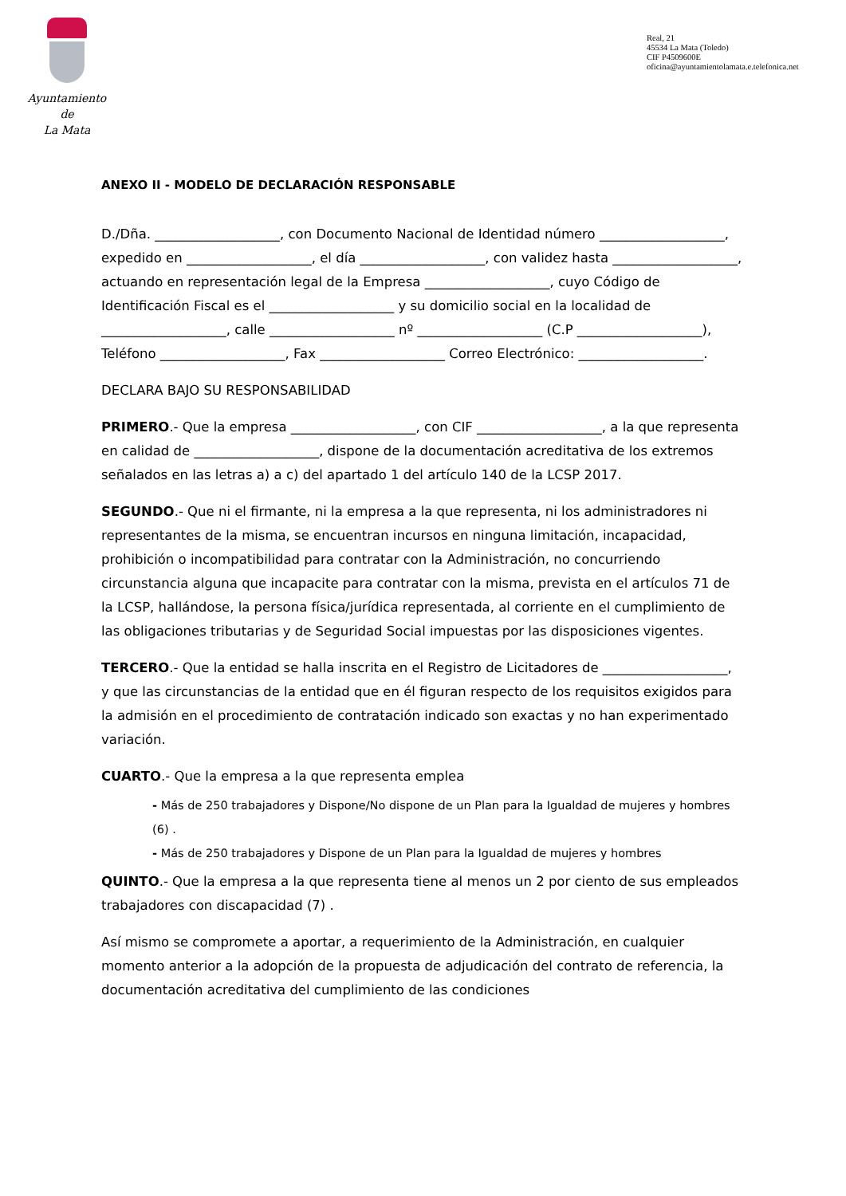Ayuntamiento
de
La Mata
Real, 21
45534 La Mata (Toledo)
CIF P4509600E
oficina@ayuntamientolamata.e.telefonica.net
ANEXO II - MODELO DE DECLARACIÓN RESPONSABLE
D./Dña. ___________________, con Documento Nacional de Identidad número ___________________, expedido en ___________________, el día ___________________, con validez hasta ___________________, actuando en representación legal de la Empresa ___________________, cuyo Código de Identificación Fiscal es el ___________________ y su domicilio social en la localidad de ___________________, calle ___________________ nº ___________________ (C.P ___________________), Teléfono ___________________, Fax ___________________ Correo Electrónico: ___________________.
DECLARA BAJO SU RESPONSABILIDAD
PRIMERO.- Que la empresa ___________________, con CIF ___________________, a la que representa en calidad de ___________________, dispone de la documentación acreditativa de los extremos señalados en las letras a) a c) del apartado 1 del artículo 140 de la LCSP 2017.
SEGUNDO.- Que ni el firmante, ni la empresa a la que representa, ni los administradores ni representantes de la misma, se encuentran incursos en ninguna limitación, incapacidad, prohibición o incompatibilidad para contratar con la Administración, no concurriendo circunstancia alguna que incapacite para contratar con la misma, prevista en el artículos 71 de la LCSP, hallándose, la persona física/jurídica representada, al corriente en el cumplimiento de las obligaciones tributarias y de Seguridad Social impuestas por las disposiciones vigentes.
TERCERO.- Que la entidad se halla inscrita en el Registro de Licitadores de ___________________, y que las circunstancias de la entidad que en él figuran respecto de los requisitos exigidos para la admisión en el procedimiento de contratación indicado son exactas y no han experimentado variación.
CUARTO.- Que la empresa a la que representa emplea
- Más de 250 trabajadores y Dispone/No dispone de un Plan para la Igualdad de mujeres y hombres (6) .
- Más de 250 trabajadores y Dispone de un Plan para la Igualdad de mujeres y hombres
QUINTO.- Que la empresa a la que representa tiene al menos un 2 por ciento de sus empleados trabajadores con discapacidad (7) .
Así mismo se compromete a aportar, a requerimiento de la Administración, en cualquier momento anterior a la adopción de la propuesta de adjudicación del contrato de referencia, la documentación acreditativa del cumplimiento de las condiciones